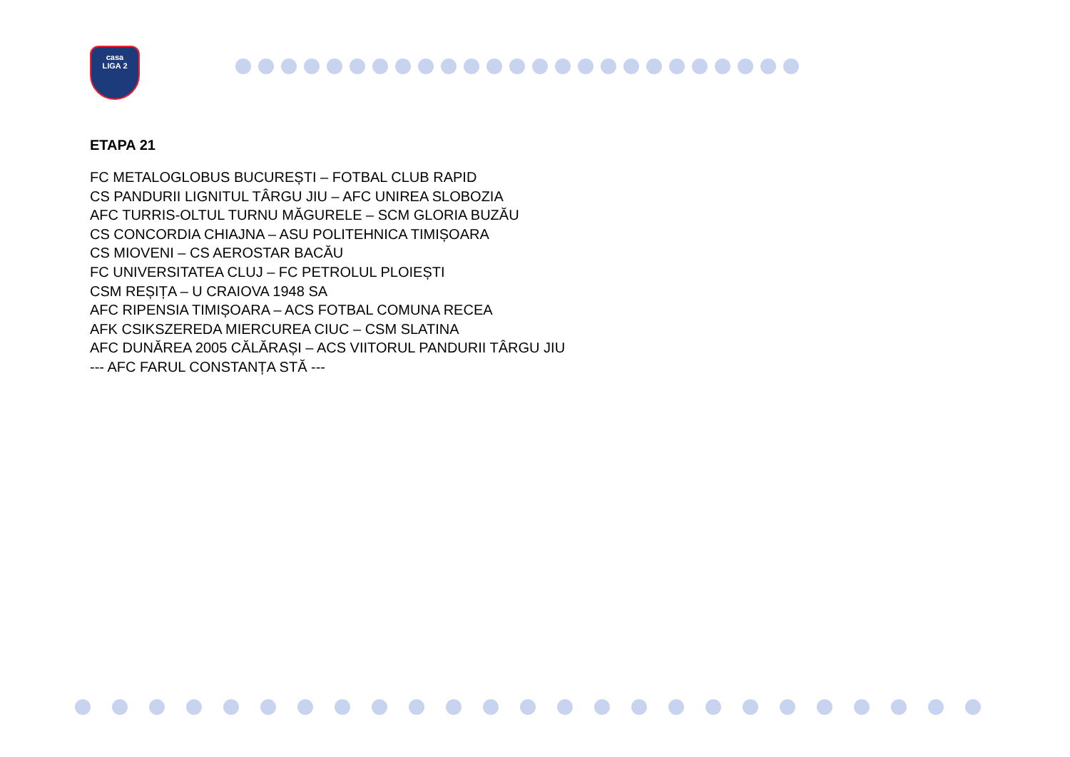casa
LIGA 2
ETAPA 21
FC METALOGLOBUS BUCUREȘTI – FOTBAL CLUB RAPID
CS PANDURII LIGNITUL TÂRGU JIU – AFC UNIREA SLOBOZIA
AFC TURRIS-OLTUL TURNU MĂGURELE – SCM GLORIA BUZĂU
CS CONCORDIA CHIAJNA – ASU POLITEHNICA TIMIȘOARA
CS MIOVENI – CS AEROSTAR BACĂU
FC UNIVERSITATEA CLUJ – FC PETROLUL PLOIEȘTI
CSM REȘIȚA – U CRAIOVA 1948 SA
AFC RIPENSIA TIMIȘOARA – ACS FOTBAL COMUNA RECEA
AFK CSIKSZEREDA MIERCUREA CIUC – CSM SLATINA
AFC DUNĂREA 2005 CĂLĂRAȘI – ACS VIITORUL PANDURII TÂRGU JIU
--- AFC FARUL CONSTANȚA STĂ ---